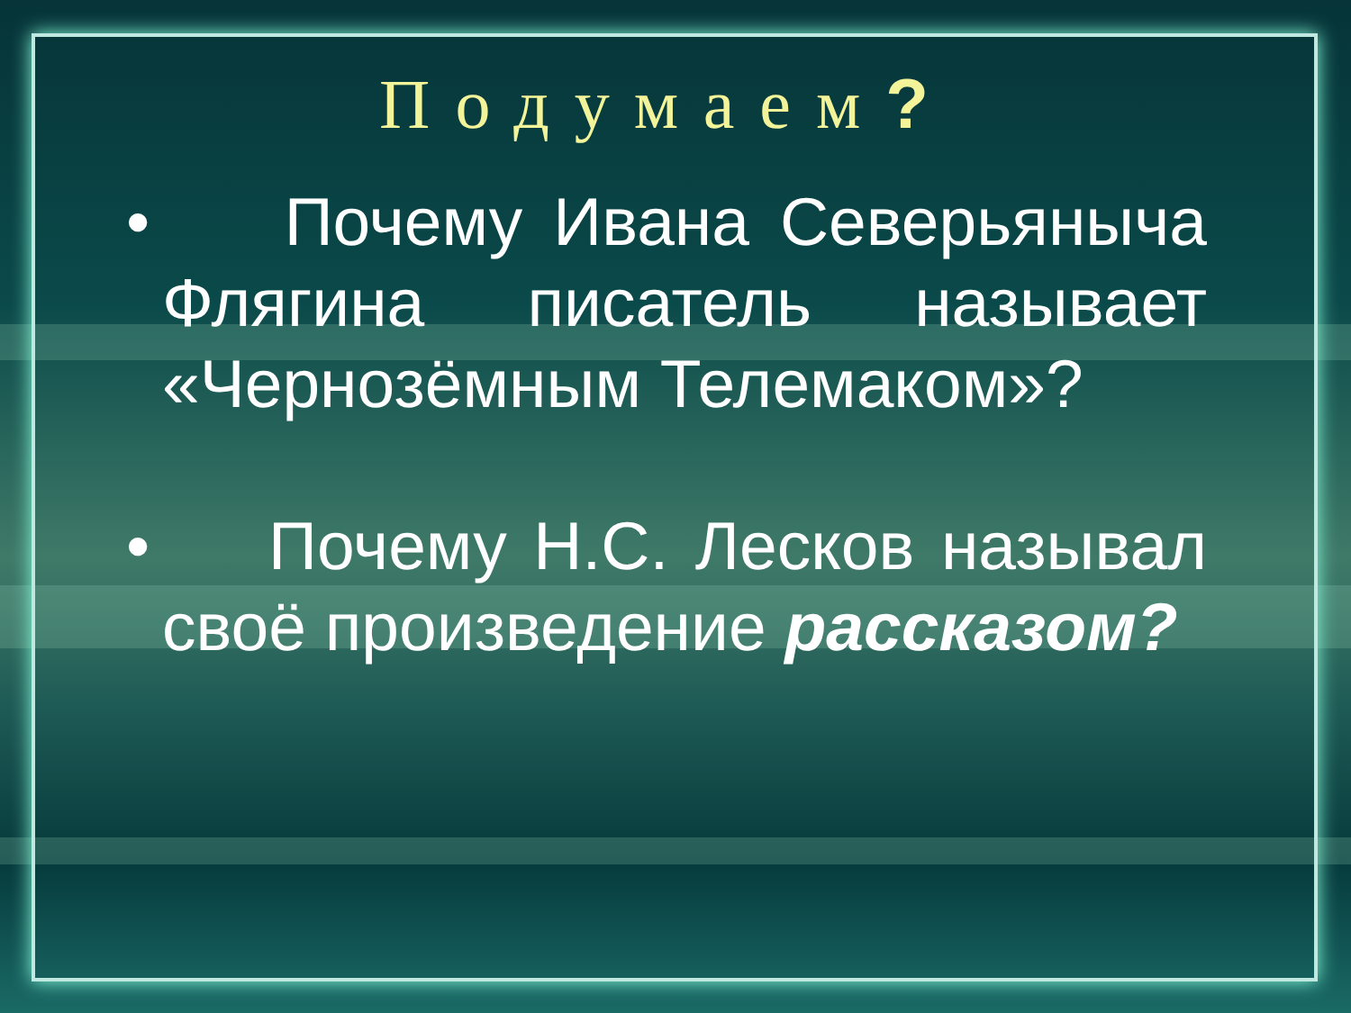Подумаем?
• Почему Ивана Северьяныча Флягина писатель называет «Чернозёмным Телемаком»?
• Почему Н.С. Лесков называл своё произведение рассказом?